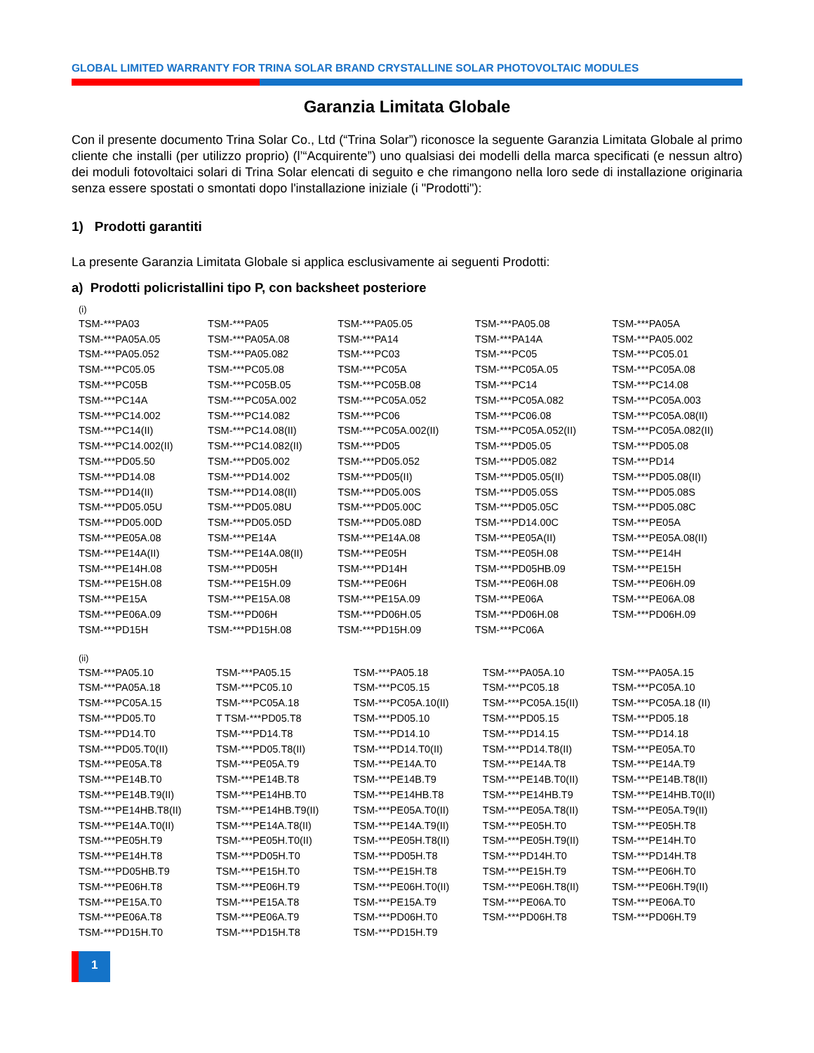GLOBAL LIMITED WARRANTY FOR TRINA SOLAR BRAND CRYSTALLINE SOLAR PHOTOVOLTAIC MODULES
Garanzia Limitata Globale
Con il presente documento Trina Solar Co., Ltd (“Trina Solar”) riconosce la seguente Garanzia Limitata Globale al primo cliente che installi (per utilizzo proprio) (l’“Acquirente”) uno qualsiasi dei modelli della marca specificati (e nessun altro) dei moduli fotovoltaici solari di Trina Solar elencati di seguito e che rimangono nella loro sede di installazione originaria senza essere spostati o smontati dopo l'installazione iniziale (i "Prodotti"):
1) Prodotti garantiti
La presente Garanzia Limitata Globale si applica esclusivamente ai seguenti Prodotti:
a) Prodotti policristallini tipo P, con backsheet posteriore
(i)
| TSM-***PA03 | TSM-***PA05 | TSM-***PA05.05 | TSM-***PA05.08 | TSM-***PA05A |
| TSM-***PA05A.05 | TSM-***PA05A.08 | TSM-***PA14 | TSM-***PA14A | TSM-***PA05.002 |
| TSM-***PA05.052 | TSM-***PA05.082 | TSM-***PC03 | TSM-***PC05 | TSM-***PC05.01 |
| TSM-***PC05.05 | TSM-***PC05.08 | TSM-***PC05A | TSM-***PC05A.05 | TSM-***PC05A.08 |
| TSM-***PC05B | TSM-***PC05B.05 | TSM-***PC05B.08 | TSM-***PC14 | TSM-***PC14.08 |
| TSM-***PC14A | TSM-***PC05A.002 | TSM-***PC05A.052 | TSM-***PC05A.082 | TSM-***PC05A.003 |
| TSM-***PC14.002 | TSM-***PC14.082 | TSM-***PC06 | TSM-***PC06.08 | TSM-***PC05A.08(II) |
| TSM-***PC14(II) | TSM-***PC14.08(II) | TSM-***PC05A.002(II) | TSM-***PC05A.052(II) | TSM-***PC05A.082(II) |
| TSM-***PC14.002(II) | TSM-***PC14.082(II) | TSM-***PD05 | TSM-***PD05.05 | TSM-***PD05.08 |
| TSM-***PD05.50 | TSM-***PD05.002 | TSM-***PD05.052 | TSM-***PD05.082 | TSM-***PD14 |
| TSM-***PD14.08 | TSM-***PD14.002 | TSM-***PD05(II) | TSM-***PD05.05(II) | TSM-***PD05.08(II) |
| TSM-***PD14(II) | TSM-***PD14.08(II) | TSM-***PD05.00S | TSM-***PD05.05S | TSM-***PD05.08S |
| TSM-***PD05.05U | TSM-***PD05.08U | TSM-***PD05.00C | TSM-***PD05.05C | TSM-***PD05.08C |
| TSM-***PD05.00D | TSM-***PD05.05D | TSM-***PD05.08D | TSM-***PD14.00C | TSM-***PE05A |
| TSM-***PE05A.08 | TSM-***PE14A | TSM-***PE14A.08 | TSM-***PE05A(II) | TSM-***PE05A.08(II) |
| TSM-***PE14A(II) | TSM-***PE14A.08(II) | TSM-***PE05H | TSM-***PE05H.08 | TSM-***PE14H |
| TSM-***PE14H.08 | TSM-***PD05H | TSM-***PD14H | TSM-***PD05HB.09 | TSM-***PE15H |
| TSM-***PE15H.08 | TSM-***PE15H.09 | TSM-***PE06H | TSM-***PE06H.08 | TSM-***PE06H.09 |
| TSM-***PE15A | TSM-***PE15A.08 | TSM-***PE15A.09 | TSM-***PE06A | TSM-***PE06A.08 |
| TSM-***PE06A.09 | TSM-***PD06H | TSM-***PD06H.05 | TSM-***PD06H.08 | TSM-***PD06H.09 |
| TSM-***PD15H | TSM-***PD15H.08 | TSM-***PD15H.09 | TSM-***PC06A | |
(ii)
| TSM-***PA05.10 | TSM-***PA05.15 | TSM-***PA05.18 | TSM-***PA05A.10 | TSM-***PA05A.15 |
| TSM-***PA05A.18 | TSM-***PC05.10 | TSM-***PC05.15 | TSM-***PC05.18 | TSM-***PC05A.10 |
| TSM-***PC05A.15 | TSM-***PC05A.18 | TSM-***PC05A.10(II) | TSM-***PC05A.15(II) | TSM-***PC05A.18 (II) |
| TSM-***PD05.T0 | T TSM-***PD05.T8 | TSM-***PD05.10 | TSM-***PD05.15 | TSM-***PD05.18 |
| TSM-***PD14.T0 | TSM-***PD14.T8 | TSM-***PD14.10 | TSM-***PD14.15 | TSM-***PD14.18 |
| TSM-***PD05.T0(II) | TSM-***PD05.T8(II) | TSM-***PD14.T0(II) | TSM-***PD14.T8(II) | TSM-***PE05A.T0 |
| TSM-***PE05A.T8 | TSM-***PE05A.T9 | TSM-***PE14A.T0 | TSM-***PE14A.T8 | TSM-***PE14A.T9 |
| TSM-***PE14B.T0 | TSM-***PE14B.T8 | TSM-***PE14B.T9 | TSM-***PE14B.T0(II) | TSM-***PE14B.T8(II) |
| TSM-***PE14B.T9(II) | TSM-***PE14HB.T0 | TSM-***PE14HB.T8 | TSM-***PE14HB.T9 | TSM-***PE14HB.T0(II) |
| TSM-***PE14HB.T8(II) | TSM-***PE14HB.T9(II) | TSM-***PE05A.T0(II) | TSM-***PE05A.T8(II) | TSM-***PE05A.T9(II) |
| TSM-***PE14A.T0(II) | TSM-***PE14A.T8(II) | TSM-***PE14A.T9(II) | TSM-***PE05H.T0 | TSM-***PE05H.T8 |
| TSM-***PE05H.T9 | TSM-***PE05H.T0(II) | TSM-***PE05H.T8(II) | TSM-***PE05H.T9(II) | TSM-***PE14H.T0 |
| TSM-***PE14H.T8 | TSM-***PD05H.T0 | TSM-***PD05H.T8 | TSM-***PD14H.T0 | TSM-***PD14H.T8 |
| TSM-***PD05HB.T9 | TSM-***PE15H.T0 | TSM-***PE15H.T8 | TSM-***PE15H.T9 | TSM-***PE06H.T0 |
| TSM-***PE06H.T8 | TSM-***PE06H.T9 | TSM-***PE06H.T0(II) | TSM-***PE06H.T8(II) | TSM-***PE06H.T9(II) |
| TSM-***PE15A.T0 | TSM-***PE15A.T8 | TSM-***PE15A.T9 | TSM-***PE06A.T0 | TSM-***PE06A.T0 |
| TSM-***PE06A.T8 | TSM-***PE06A.T9 | TSM-***PD06H.T0 | TSM-***PD06H.T8 | TSM-***PD06H.T9 |
| TSM-***PD15H.T0 | TSM-***PD15H.T8 | TSM-***PD15H.T9 | | |
1